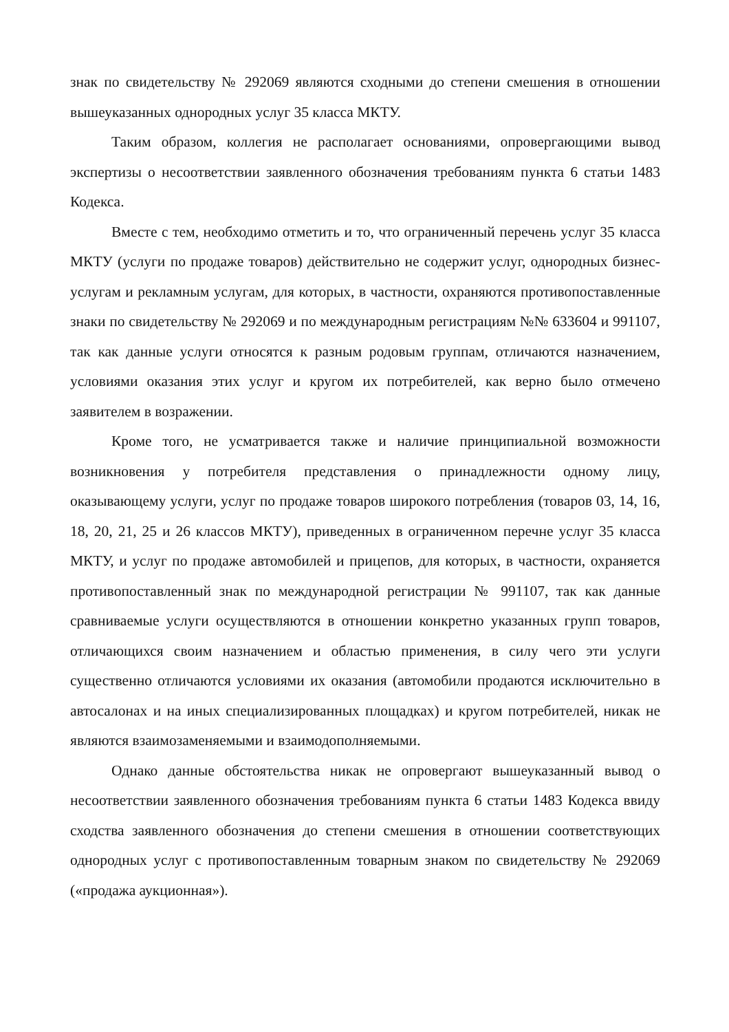знак по свидетельству № 292069 являются сходными до степени смешения в отношении вышеуказанных однородных услуг 35 класса МКТУ.
Таким образом, коллегия не располагает основаниями, опровергающими вывод экспертизы о несоответствии заявленного обозначения требованиям пункта 6 статьи 1483 Кодекса.
Вместе с тем, необходимо отметить и то, что ограниченный перечень услуг 35 класса МКТУ (услуги по продаже товаров) действительно не содержит услуг, однородных бизнес-услугам и рекламным услугам, для которых, в частности, охраняются противопоставленные знаки по свидетельству № 292069 и по международным регистрациям №№ 633604 и 991107, так как данные услуги относятся к разным родовым группам, отличаются назначением, условиями оказания этих услуг и кругом их потребителей, как верно было отмечено заявителем в возражении.
Кроме того, не усматривается также и наличие принципиальной возможности возникновения у потребителя представления о принадлежности одному лицу, оказывающему услуги, услуг по продаже товаров широкого потребления (товаров 03, 14, 16, 18, 20, 21, 25 и 26 классов МКТУ), приведенных в ограниченном перечне услуг 35 класса МКТУ, и услуг по продаже автомобилей и прицепов, для которых, в частности, охраняется противопоставленный знак по международной регистрации № 991107, так как данные сравниваемые услуги осуществляются в отношении конкретно указанных групп товаров, отличающихся своим назначением и областью применения, в силу чего эти услуги существенно отличаются условиями их оказания (автомобили продаются исключительно в автосалонах и на иных специализированных площадках) и кругом потребителей, никак не являются взаимозаменяемыми и взаимодополняемыми.
Однако данные обстоятельства никак не опровергают вышеуказанный вывод о несоответствии заявленного обозначения требованиям пункта 6 статьи 1483 Кодекса ввиду сходства заявленного обозначения до степени смешения в отношении соответствующих однородных услуг с противопоставленным товарным знаком по свидетельству № 292069 («продажа аукционная»).